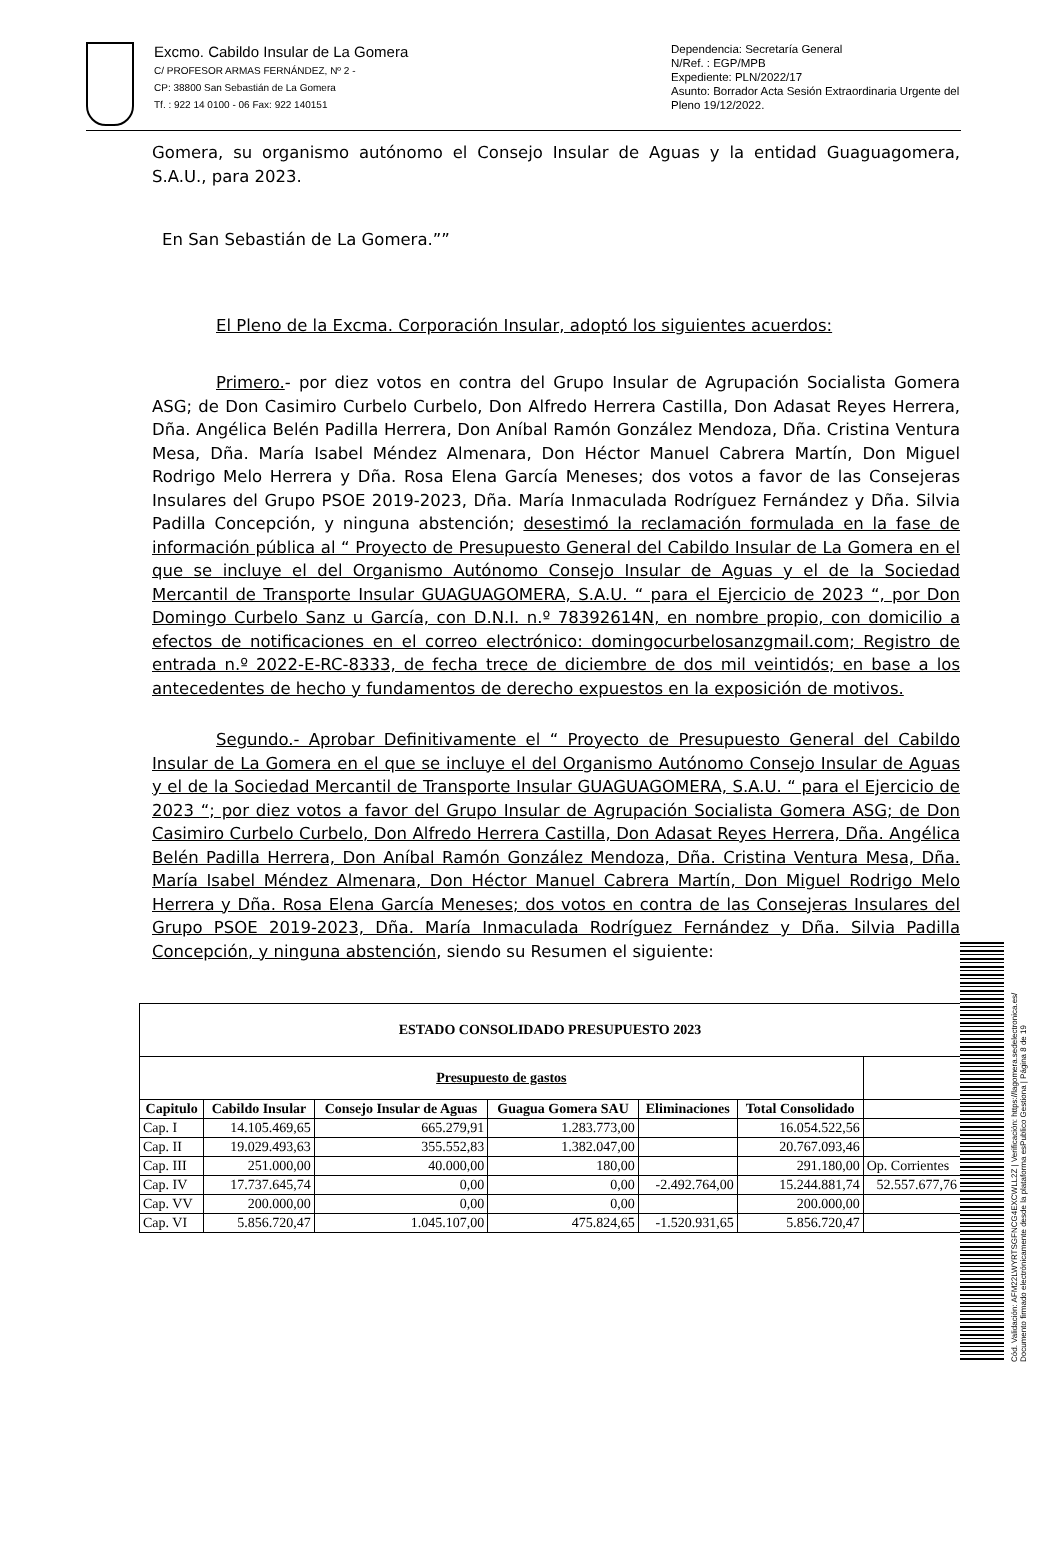Excmo. Cabildo Insular de La Gomera
C/ PROFESOR ARMAS FERNÁNDEZ, Nº 2 -
CP: 38800 San Sebastián de La Gomera
Tf. : 922 14 0100 - 06 Fax: 922 140151
Dependencia: Secretaría General
N/Ref. : EGP/MPB
Expediente: PLN/2022/17
Asunto: Borrador Acta Sesión Extraordinaria Urgente del Pleno 19/12/2022.
Gomera, su organismo autónomo el Consejo Insular de Aguas y la entidad Guaguagomera, S.A.U., para 2023.
En San Sebastián de La Gomera.””
El Pleno de la Excma. Corporación Insular, adoptó los siguientes acuerdos:
Primero.- por diez votos en contra del Grupo Insular de Agrupación Socialista Gomera ASG; de Don Casimiro Curbelo Curbelo, Don Alfredo Herrera Castilla, Don Adasat Reyes Herrera, Dña. Angélica Belén Padilla Herrera, Don Aníbal Ramón González Mendoza, Dña. Cristina Ventura Mesa, Dña. María Isabel Méndez Almenara, Don Héctor Manuel Cabrera Martín, Don Miguel Rodrigo Melo Herrera y Dña. Rosa Elena García Meneses; dos votos a favor de las Consejeras Insulares del Grupo PSOE 2019-2023, Dña. María Inmaculada Rodríguez Fernández y Dña. Silvia Padilla Concepción, y ninguna abstención; desestimó la reclamación formulada en la fase de información pública al “ Proyecto de Presupuesto General del Cabildo Insular de La Gomera en el que se incluye el del Organismo Autónomo Consejo Insular de Aguas y el de la Sociedad Mercantil de Transporte Insular GUAGUAGOMERA, S.A.U. “ para el Ejercicio de 2023 “, por Don Domingo Curbelo Sanz u García, con D.N.I. n.º 78392614N, en nombre propio, con domicilio a efectos de notificaciones en el correo electrónico: domingocurbelosanzgmail.com; Registro de entrada n.º 2022-E-RC-8333, de fecha trece de diciembre de dos mil veintidós; en base a los antecedentes de hecho y fundamentos de derecho expuestos en la exposición de motivos.
Segundo.- Aprobar Definitivamente el “ Proyecto de Presupuesto General del Cabildo Insular de La Gomera en el que se incluye el del Organismo Autónomo Consejo Insular de Aguas y el de la Sociedad Mercantil de Transporte Insular GUAGUAGOMERA, S.A.U. “ para el Ejercicio de 2023 “; por diez votos a favor del Grupo Insular de Agrupación Socialista Gomera ASG; de Don Casimiro Curbelo Curbelo, Don Alfredo Herrera Castilla, Don Adasat Reyes Herrera, Dña. Angélica Belén Padilla Herrera, Don Aníbal Ramón González Mendoza, Dña. Cristina Ventura Mesa, Dña. María Isabel Méndez Almenara, Don Héctor Manuel Cabrera Martín, Don Miguel Rodrigo Melo Herrera y Dña. Rosa Elena García Meneses; dos votos en contra de las Consejeras Insulares del Grupo PSOE 2019-2023, Dña. María Inmaculada Rodríguez Fernández y Dña. Silvia Padilla Concepción, y ninguna abstención, siendo su Resumen el siguiente:
| ESTADO CONSOLIDADO PRESUPUESTO 2023 | | | | | | |
| --- | --- | --- | --- | --- | --- | --- |
| Presupuesto de gastos | | | | | | |
| Capitulo | Cabildo Insular | Consejo Insular de Aguas | Guagua Gomera SAU | Eliminaciones | Total Consolidado | |
| Cap. I | 14.105.469,65 | 665.279,91 | 1.283.773,00 | | 16.054.522,56 | |
| Cap. II | 19.029.493,63 | 355.552,83 | 1.382.047,00 | | 20.767.093,46 | |
| Cap. III | 251.000,00 | 40.000,00 | 180,00 | | 291.180,00 | Op. Corrientes |
| Cap. IV | 17.737.645,74 | 0,00 | 0,00 | -2.492.764,00 | 15.244.881,74 | 52.557.677,76 |
| Cap. VV | 200.000,00 | 0,00 | 0,00 | | 200.000,00 | |
| Cap. VI | 5.856.720,47 | 1.045.107,00 | 475.824,65 | -1.520.931,65 | 5.856.720,47 | |
Cód. Validación: AFM22LWYRTSGFNCG4EXCWLL2Z | Verificación: https://lagomera.sedelectronica.es/
Documento firmado electrónicamente desde la plataforma esPublico Gestiona | Página 8 de 19